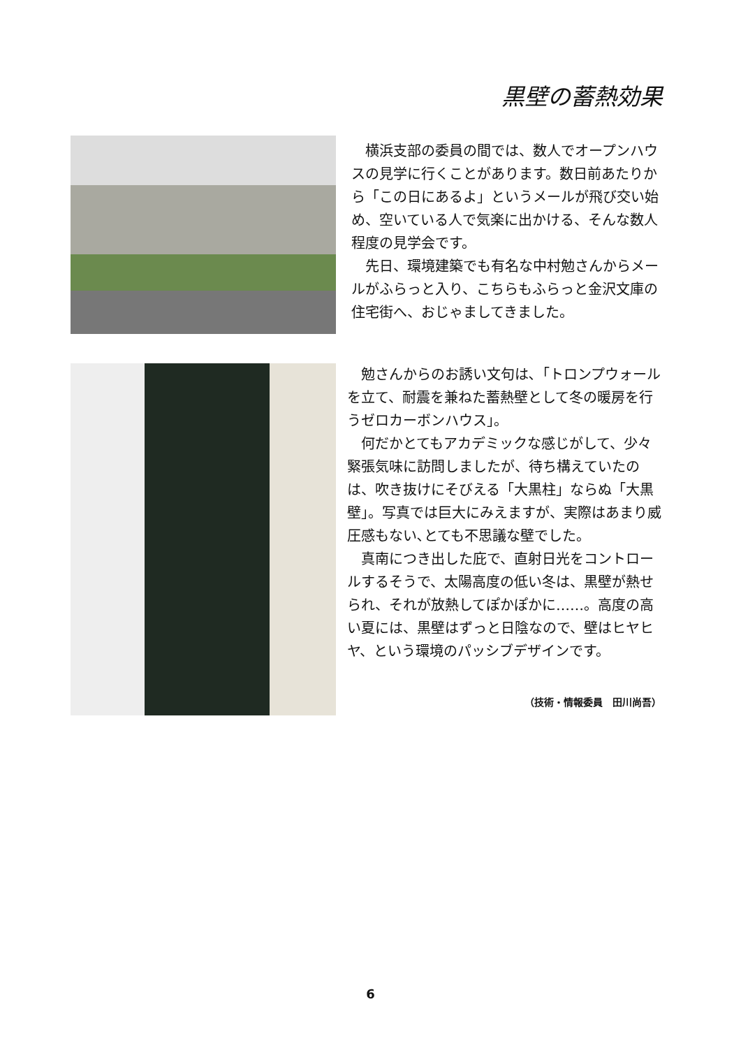黒壁の蓄熱効果
横浜支部の委員の間では、数人でオープンハウスの見学に行くことがあります。数日前あたりから「この日にあるよ」というメールが飛び交い始め、空いている人で気楽に出かける、そんな数人程度の見学会です。
先日、環境建築でも有名な中村勉さんからメールがふらっと入り、こちらもふらっと金沢文庫の住宅街へ、おじゃましてきました。
勉さんからのお誘い文句は､「トロンプウォールを立て、耐震を兼ねた蓄熱壁として冬の暖房を行うゼロカーボンハウス」。
何だかとてもアカデミックな感じがして、少々緊張気味に訪問しましたが、待ち構えていたのは、吹き抜けにそびえる「大黒柱」ならぬ「大黒壁」。写真では巨大にみえますが、実際はあまり威圧感もない､とても不思議な壁でした。
真南につき出した庇で、直射日光をコントロールするそうで、太陽高度の低い冬は、黒壁が熱せられ、それが放熱してぽかぽかに……。高度の高い夏には、黒壁はずっと日陰なので、壁はヒヤヒヤ、という環境のパッシブデザインです。
（技術・情報委員　田川尚吾）
6